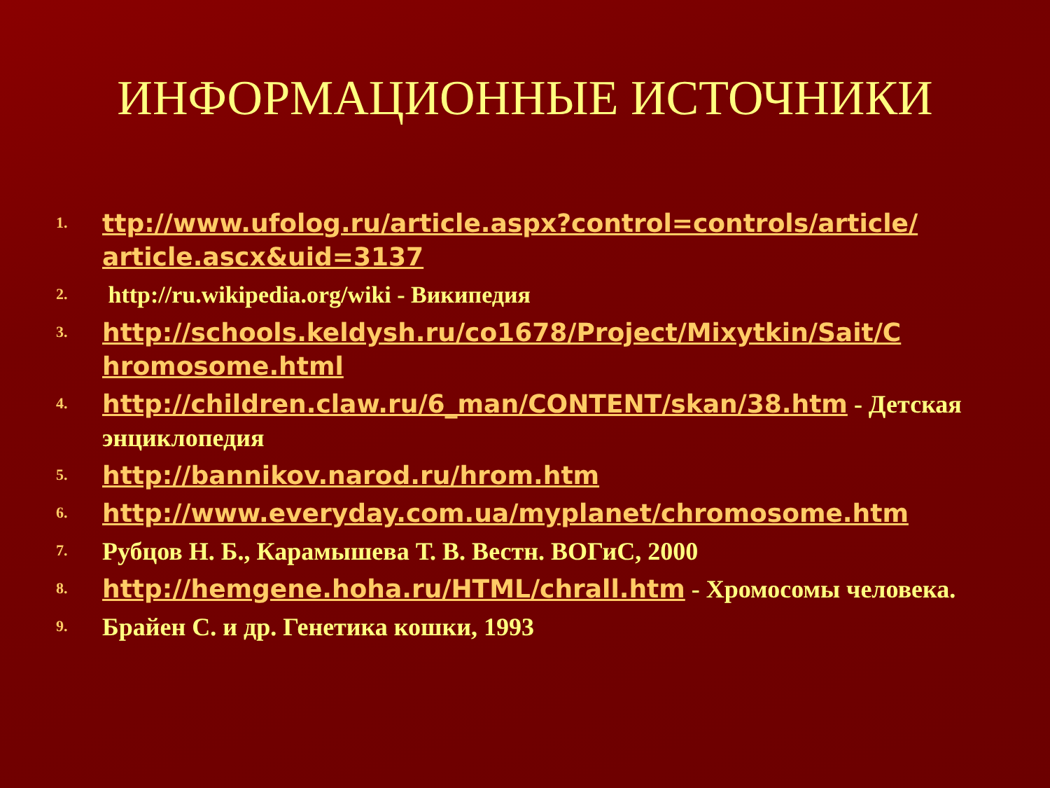ИНФОРМАЦИОННЫЕ ИСТОЧНИКИ
1. ttp://www.ufolog.ru/article.aspx?control=controls/article/ article.ascx&uid=3137
2. http://ru.wikipedia.org/wiki - Википедия
3. http://schools.keldysh.ru/co1678/Project/Mixytkin/Sait/C hromosome.html
4. http://children.claw.ru/6_man/CONTENT/skan/38.htm - Детская энциклопедия
5. http://bannikov.narod.ru/hrom.htm
6. http://www.everyday.com.ua/myplanet/chromosome.htm
7. Рубцов Н. Б., Карамышева Т. В. Вестн. ВОГиС, 2000
8. http://hemgene.hoha.ru/HTML/chrall.htm - Хромосомы человека.
9. Брайен С. и др. Генетика кошки, 1993